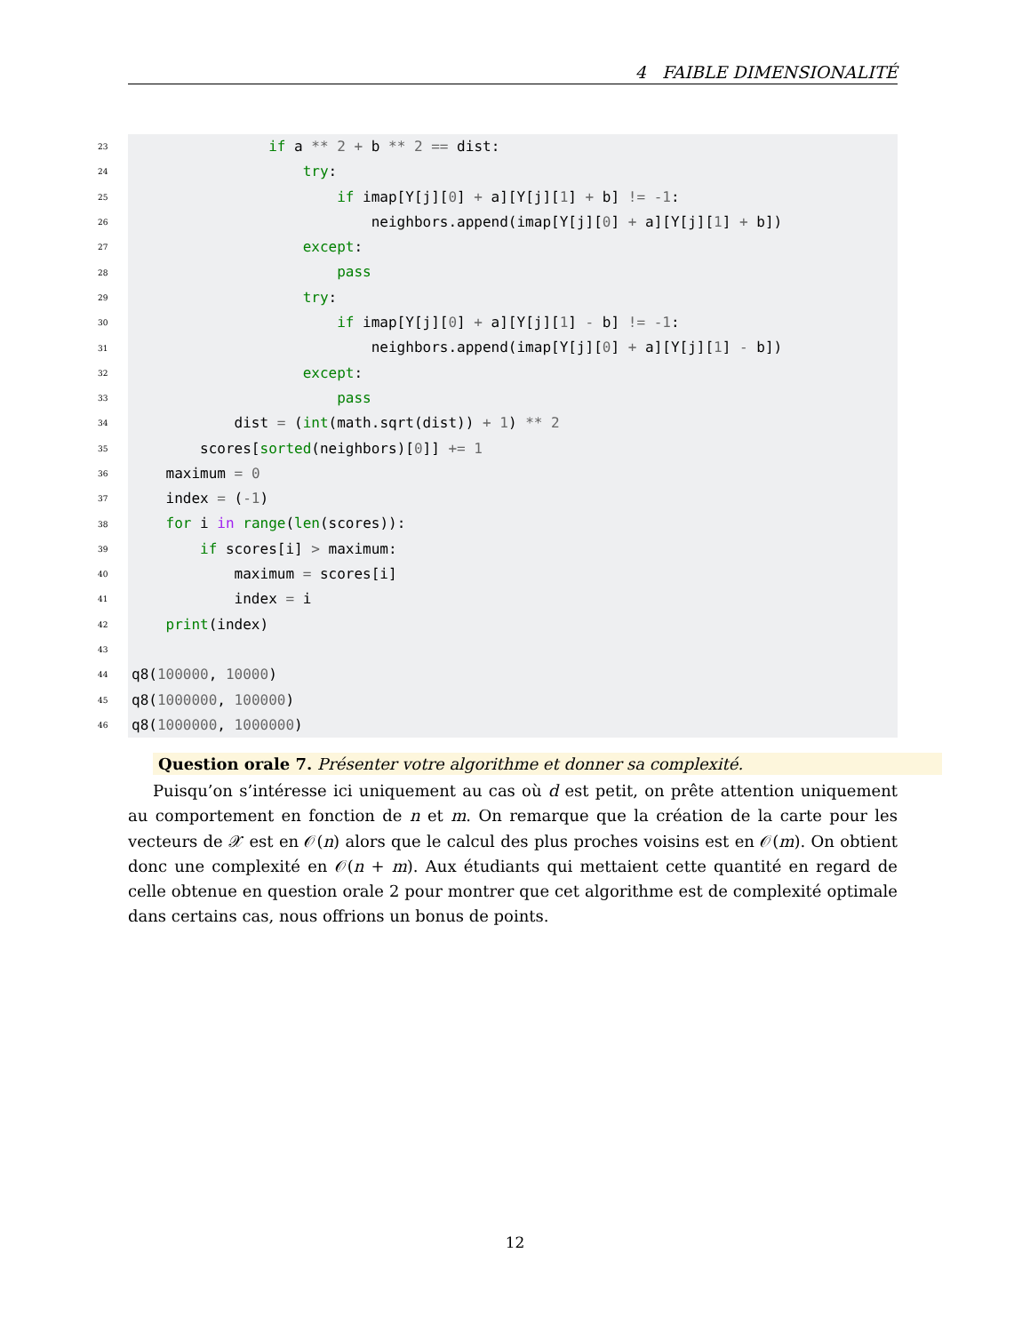4 FAIBLE DIMENSIONALITÉ
23 if a ** 2 + b ** 2 == dist:
24 try:
25 if imap[Y[j][0] + a][Y[j][1] + b] != -1:
26 neighbors.append(imap[Y[j][0] + a][Y[j][1] + b])
27 except:
28 pass
29 try:
30 if imap[Y[j][0] + a][Y[j][1] - b] != -1:
31 neighbors.append(imap[Y[j][0] + a][Y[j][1] - b])
32 except:
33 pass
34 dist = (int(math.sqrt(dist)) + 1) ** 2
35 scores[sorted(neighbors)[0]] += 1
36 maximum = 0
37 index = (-1)
38 for i in range(len(scores)):
39 if scores[i] > maximum:
40 maximum = scores[i]
41 index = i
42 print(index)
43
44 q8(100000, 10000)
45 q8(1000000, 100000)
46 q8(1000000, 1000000)
Question orale 7. Présenter votre algorithme et donner sa complexité.
Puisqu’on s’intéresse ici uniquement au cas où d est petit, on prête attention uniquement au comportement en fonction de n et m. On remarque que la création de la carte pour les vecteurs de 𝒳 est en 𝒪(n) alors que le calcul des plus proches voisins est en 𝒪(m). On obtient donc une complexité en 𝒪(n + m). Aux étudiants qui mettaient cette quantité en regard de celle obtenue en question orale 2 pour montrer que cet algorithme est de complexité optimale dans certains cas, nous offrions un bonus de points.
12